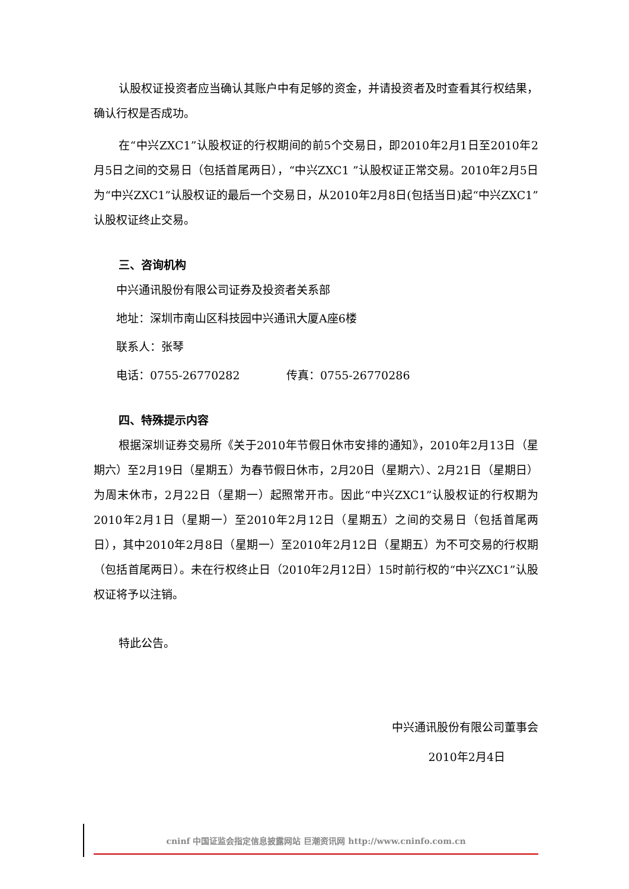认股权证投资者应当确认其账户中有足够的资金，并请投资者及时查看其行权结果，确认行权是否成功。
在“中兴ZXC1”认股权证的行权期间的前5个交易日，即2010年2月1日至2010年2月5日之间的交易日（包括首尾两日），“中兴ZXC1 ”认股权证正常交易。2010年2月5日为“中兴ZXC1”认股权证的最后一个交易日，从2010年2月8日(包括当日)起“中兴ZXC1”认股权证终止交易。
三、咨询机构
中兴通讯股份有限公司证券及投资者关系部
地址：深圳市南山区科技园中兴通讯大厦A座6楼
联系人：张琴
电话：0755-26770282 传真：0755-26770286
四、特殊提示内容
根据深圳证券交易所《关于2010年节假日休市安排的通知》，2010年2月13日（星期六）至2月19日（星期五）为春节假日休市，2月20日（星期六）、2月21日（星期日）为周末休市，2月22日（星期一）起照常开市。因此“中兴ZXC1”认股权证的行权期为2010年2月1日（星期一）至2010年2月12日（星期五）之间的交易日（包括首尾两日），其中2010年2月8日（星期一）至2010年2月12日（星期五）为不可交易的行权期（包括首尾两日）。未在行权终止日（2010年2月12日）15时前行权的“中兴ZXC1”认股权证将予以注销。
特此公告。
中兴通讯股份有限公司董事会
2010年2月4日
cninf 中国证监会指定信息披露网站 巨潮资讯网 http://www.cninfo.com.cn